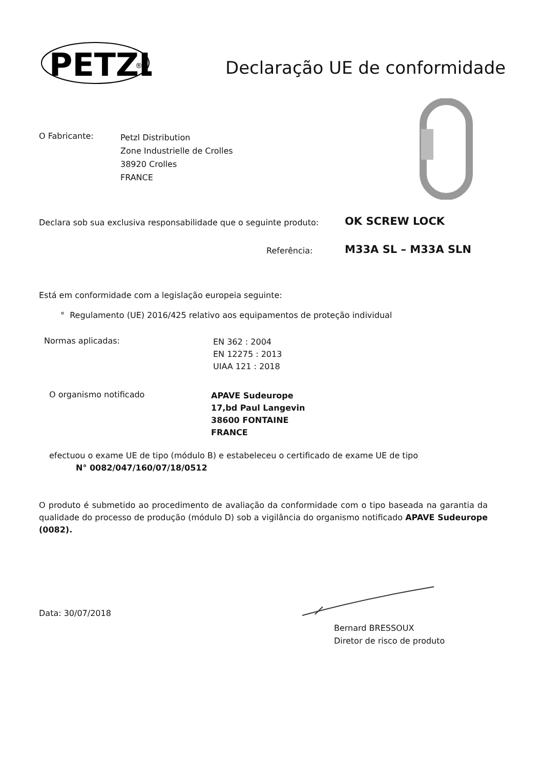PETZL
®
Declaração UE de conformidade
O Fabricante:
Petzl Distribution
Zone Industrielle de Crolles
38920 Crolles
FRANCE
Declara sob sua exclusiva responsabilidade que o seguinte produto:
OK SCREW LOCK
Referência: M33A SL – M33A SLN
Está em conformidade com a legislação europeia seguinte:
° Regulamento (UE) 2016/425 relativo aos equipamentos de proteção individual
Normas aplicadas:
EN 362 : 2004
EN 12275 : 2013
UIAA 121 : 2018
O organismo notificado
APAVE Sudeurope
17,bd Paul Langevin
38600 FONTAINE
FRANCE
efectuou o exame UE de tipo (módulo B) e estabeleceu o certificado de exame UE de tipo
N° 0082/047/160/07/18/0512
O produto é submetido ao procedimento de avaliação da conformidade com o tipo baseada na garantia da qualidade do processo de produção (módulo D) sob a vigilância do organismo notificado APAVE Sudeurope (0082).
Data: 30/07/2018
Bernard BRESSOUX
Diretor de risco de produto